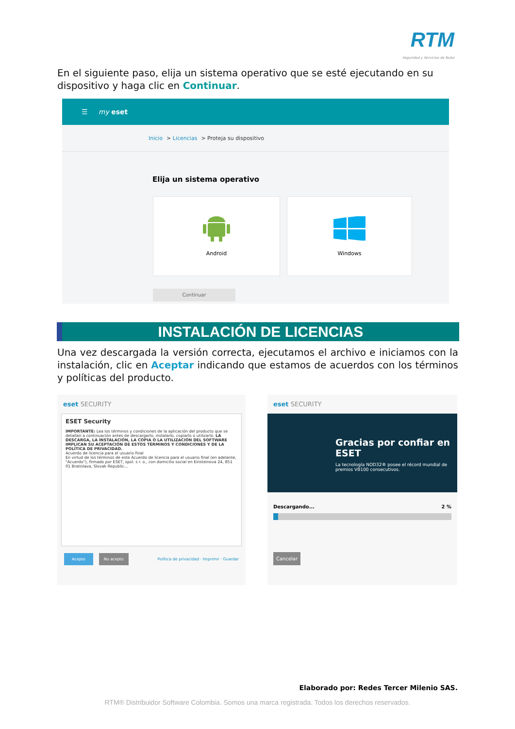RTM
Seguridad y Servicios de Nube
En el siguiente paso, elija un sistema operativo que se esté ejecutando en su dispositivo y haga clic en Continuar.
☰ my eset
Inicio > Licencias > Proteja su dispositivo
Elija un sistema operativo
Android
Windows
Continuar
INSTALACIÓN DE LICENCIAS
Una vez descargada la versión correcta, ejecutamos el archivo e iniciamos con la instalación, clic en Aceptar indicando que estamos de acuerdos con los términos y políticas del producto.
eset SECURITY
ESET Security
IMPORTANTE: Lea los términos y condiciones de la aplicación del producto que se detallan a continuación antes de descargarlo, instalarlo, copiarlo o utilizarlo. LA DESCARGA, LA INSTALACIÓN, LA COPIA O LA UTILIZACIÓN DEL SOFTWARE IMPLICAN SU ACEPTACIÓN DE ESTOS TÉRMINOS Y CONDICIONES Y DE LA POLÍTICA DE PRIVACIDAD.
Acuerdo de licencia para el usuario final
En virtud de los términos de este Acuerdo de licencia para el usuario final (en adelante, "Acuerdo"), firmado por ESET, spol. s r. o., con domicilio social en Einsteinova 24, 851 01 Bratislava, Slovak Republic...
Acepto No acepto Política de privacidad · Imprimir · Guardar
eset SECURITY
Gracias por confiar en ESET
La tecnología NOD32® posee el récord mundial de premios VB100 consecutivos.
Descargando... 2 %
Cancelar
Elaborado por: Redes Tercer Milenio SAS.
RTM® Distribuidor Software Colombia. Somos una marca registrada. Todos los derechos reservados.